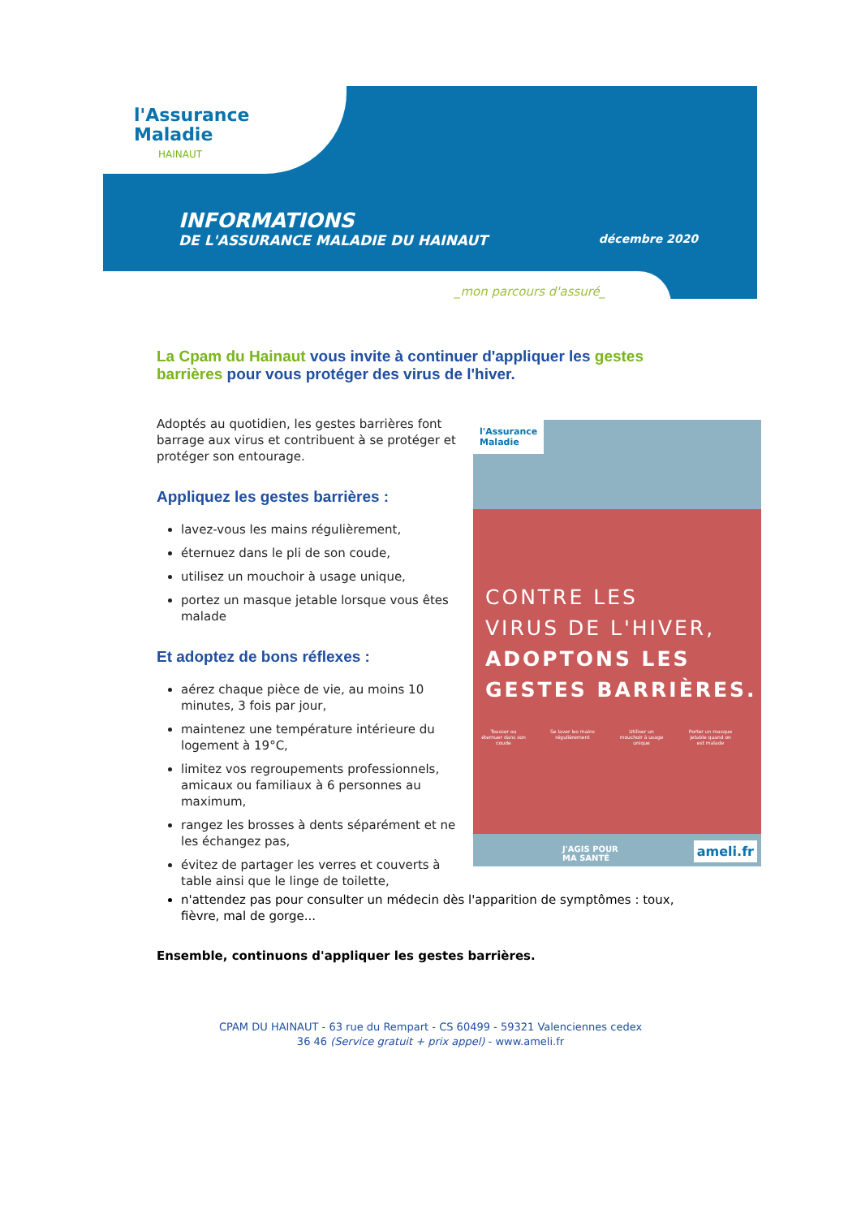l'Assurance
Maladie
HAINAUT
INFORMATIONS
DE L'ASSURANCE MALADIE DU HAINAUT décembre 2020
_mon parcours d'assuré_
La Cpam du Hainaut vous invite à continuer d'appliquer les gestes barrières pour vous protéger des virus de l'hiver.
Adoptés au quotidien, les gestes barrières font barrage aux virus et contribuent à se protéger et protéger son entourage.
Appliquez les gestes barrières :
lavez-vous les mains régulièrement,
éternuez dans le pli de son coude,
utilisez un mouchoir à usage unique,
portez un masque jetable lorsque vous êtes malade
Et adoptez de bons réflexes :
aérez chaque pièce de vie, au moins 10 minutes, 3 fois par jour,
maintenez une température intérieure du logement à 19°C,
limitez vos regroupements professionnels, amicaux ou familiaux à 6 personnes au maximum,
rangez les brosses à dents séparément et ne les échangez pas,
évitez de partager les verres et couverts à table ainsi que le linge de toilette,
l'Assurance
Maladie
CONTRE LES
VIRUS DE L'HIVER,
ADOPTONS LES
GESTES BARRIÈRES.
Tousser ou éternuer dans son coude
Se laver les mains régulièrement
Utiliser un mouchoir à usage unique
Porter un masque jetable quand on est malade
J'AGIS POUR
MA SANTÉ
ameli.fr
n'attendez pas pour consulter un médecin dès l'apparition de symptômes : toux, fièvre, mal de gorge...
Ensemble, continuons d'appliquer les gestes barrières.
CPAM DU HAINAUT - 63 rue du Rempart - CS 60499 - 59321 Valenciennes cedex
36 46 (Service gratuit + prix appel) - www.ameli.fr